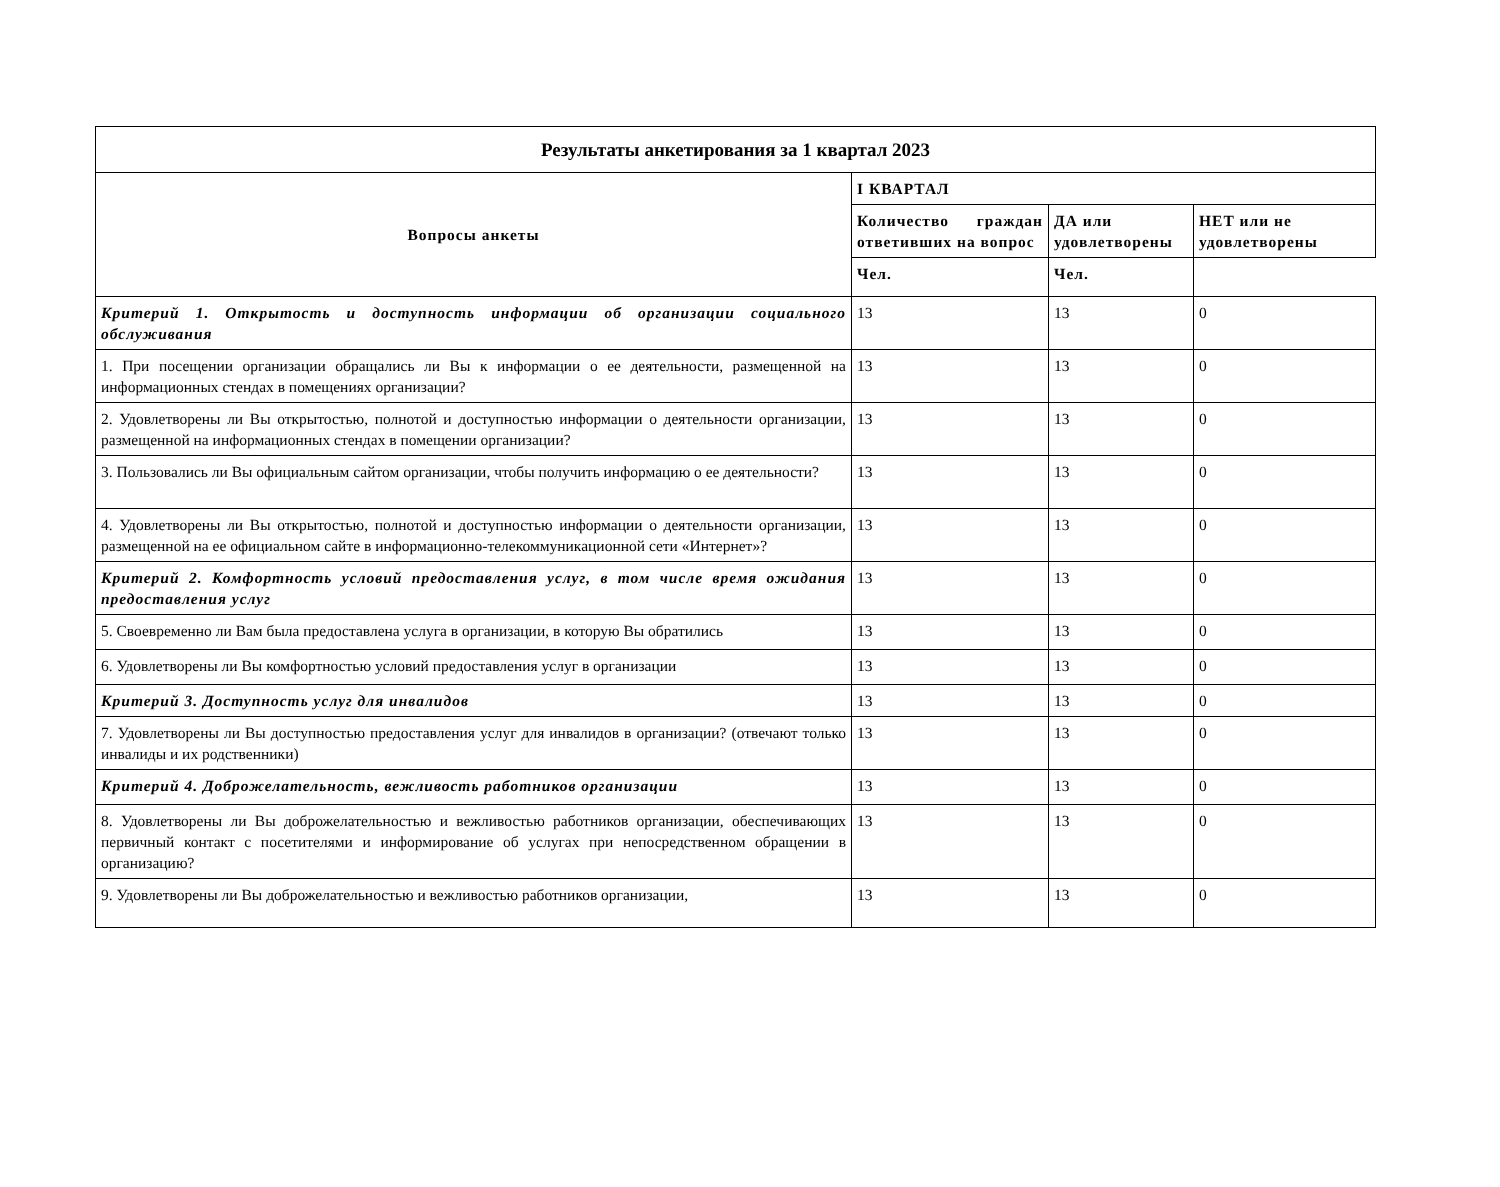| Результаты анкетирования за 1 квартал 2023 | | | |
| Вопросы анкеты | I КВАРТАЛ | | |
| | Количество граждан ответивших на вопрос | ДА или удовлетворены | НЕТ или не удовлетворены |
| | Чел. | Чел. | |
| Критерий 1. Открытость и доступность информации об организации социального обслуживания | 13 | 13 | 0 |
| 1. При посещении организации обращались ли Вы к информации о ее деятельности, размещенной на информационных стендах в помещениях организации? | 13 | 13 | 0 |
| 2. Удовлетворены ли Вы открытостью, полнотой и доступностью информации о деятельности организации, размещенной на информационных стендах в помещении организации? | 13 | 13 | 0 |
| 3. Пользовались ли Вы официальным сайтом организации, чтобы получить информацию о ее деятельности? | 13 | 13 | 0 |
| 4. Удовлетворены ли Вы открытостью, полнотой и доступностью информации о деятельности организации, размещенной на ее официальном сайте в информационно-телекоммуникационной сети «Интернет»? | 13 | 13 | 0 |
| Критерий 2. Комфортность условий предоставления услуг, в том числе время ожидания предоставления услуг | 13 | 13 | 0 |
| 5. Своевременно ли Вам была предоставлена услуга в организации, в которую Вы обратились | 13 | 13 | 0 |
| 6. Удовлетворены ли Вы комфортностью условий предоставления услуг в организации | 13 | 13 | 0 |
| Критерий 3. Доступность услуг для инвалидов | 13 | 13 | 0 |
| 7. Удовлетворены ли Вы доступностью предоставления услуг для инвалидов в организации? (отвечают только инвалиды и их родственники) | 13 | 13 | 0 |
| Критерий 4. Доброжелательность, вежливость работников организации | 13 | 13 | 0 |
| 8. Удовлетворены ли Вы доброжелательностью и вежливостью работников организации, обеспечивающих первичный контакт с посетителями и информирование об услугах при непосредственном обращении в организацию? | 13 | 13 | 0 |
| 9. Удовлетворены ли Вы доброжелательностью и вежливостью работников организации, | 13 | 13 | 0 |